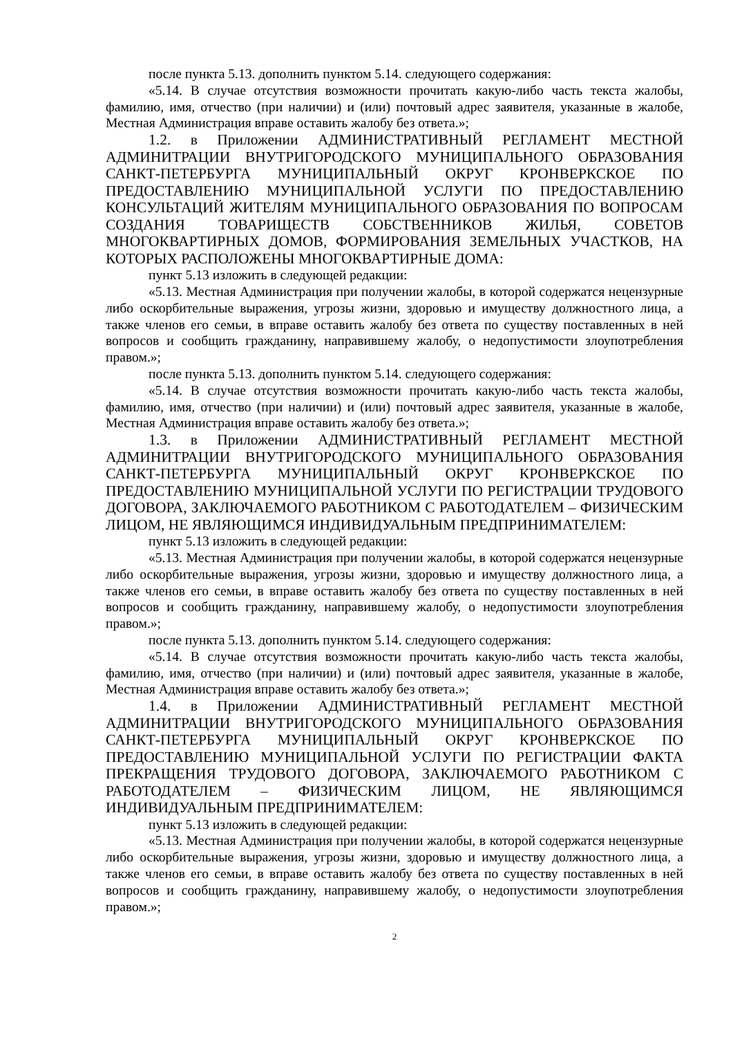после пункта 5.13. дополнить пунктом 5.14. следующего содержания:
«5.14. В случае отсутствия возможности прочитать какую-либо часть текста жалобы, фамилию, имя, отчество (при наличии) и (или) почтовый адрес заявителя, указанные в жалобе, Местная Администрация вправе оставить жалобу без ответа.»;
1.2. в Приложении АДМИНИСТРАТИВНЫЙ РЕГЛАМЕНТ МЕСТНОЙ АДМИНИТРАЦИИ ВНУТРИГОРОДСКОГО МУНИЦИПАЛЬНОГО ОБРАЗОВАНИЯ САНКТ-ПЕТЕРБУРГА МУНИЦИПАЛЬНЫЙ ОКРУГ КРОНВЕРКСКОЕ ПО ПРЕДОСТАВЛЕНИЮ МУНИЦИПАЛЬНОЙ УСЛУГИ ПО ПРЕДОСТАВЛЕНИЮ КОНСУЛЬТАЦИЙ ЖИТЕЛЯМ МУНИЦИПАЛЬНОГО ОБРАЗОВАНИЯ ПО ВОПРОСАМ СОЗДАНИЯ ТОВАРИЩЕСТВ СОБСТВЕННИКОВ ЖИЛЬЯ, СОВЕТОВ МНОГОКВАРТИРНЫХ ДОМОВ, ФОРМИРОВАНИЯ ЗЕМЕЛЬНЫХ УЧАСТКОВ, НА КОТОРЫХ РАСПОЛОЖЕНЫ МНОГОКВАРТИРНЫЕ ДОМА:
пункт 5.13 изложить в следующей редакции:
«5.13. Местная Администрация при получении жалобы, в которой содержатся нецензурные либо оскорбительные выражения, угрозы жизни, здоровью и имуществу должностного лица, а также членов его семьи, в вправе оставить жалобу без ответа по существу поставленных в ней вопросов и сообщить гражданину, направившему жалобу, о недопустимости злоупотребления правом.»;
после пункта 5.13. дополнить пунктом 5.14. следующего содержания:
«5.14. В случае отсутствия возможности прочитать какую-либо часть текста жалобы, фамилию, имя, отчество (при наличии) и (или) почтовый адрес заявителя, указанные в жалобе, Местная Администрация вправе оставить жалобу без ответа.»;
1.3. в Приложении АДМИНИСТРАТИВНЫЙ РЕГЛАМЕНТ МЕСТНОЙ АДМИНИТРАЦИИ ВНУТРИГОРОДСКОГО МУНИЦИПАЛЬНОГО ОБРАЗОВАНИЯ САНКТ-ПЕТЕРБУРГА МУНИЦИПАЛЬНЫЙ ОКРУГ КРОНВЕРКСКОЕ ПО ПРЕДОСТАВЛЕНИЮ МУНИЦИПАЛЬНОЙ УСЛУГИ ПО РЕГИСТРАЦИИ ТРУДОВОГО ДОГОВОРА, ЗАКЛЮЧАЕМОГО РАБОТНИКОМ С РАБОТОДАТЕЛЕМ – ФИЗИЧЕСКИМ ЛИЦОМ, НЕ ЯВЛЯЮЩИМСЯ ИНДИВИДУАЛЬНЫМ ПРЕДПРИНИМАТЕЛЕМ:
пункт 5.13 изложить в следующей редакции:
«5.13. Местная Администрация при получении жалобы, в которой содержатся нецензурные либо оскорбительные выражения, угрозы жизни, здоровью и имуществу должностного лица, а также членов его семьи, в вправе оставить жалобу без ответа по существу поставленных в ней вопросов и сообщить гражданину, направившему жалобу, о недопустимости злоупотребления правом.»;
после пункта 5.13. дополнить пунктом 5.14. следующего содержания:
«5.14. В случае отсутствия возможности прочитать какую-либо часть текста жалобы, фамилию, имя, отчество (при наличии) и (или) почтовый адрес заявителя, указанные в жалобе, Местная Администрация вправе оставить жалобу без ответа.»;
1.4. в Приложении АДМИНИСТРАТИВНЫЙ РЕГЛАМЕНТ МЕСТНОЙ АДМИНИТРАЦИИ ВНУТРИГОРОДСКОГО МУНИЦИПАЛЬНОГО ОБРАЗОВАНИЯ САНКТ-ПЕТЕРБУРГА МУНИЦИПАЛЬНЫЙ ОКРУГ КРОНВЕРКСКОЕ ПО ПРЕДОСТАВЛЕНИЮ МУНИЦИПАЛЬНОЙ УСЛУГИ ПО РЕГИСТРАЦИИ ФАКТА ПРЕКРАЩЕНИЯ ТРУДОВОГО ДОГОВОРА, ЗАКЛЮЧАЕМОГО РАБОТНИКОМ С РАБОТОДАТЕЛЕМ – ФИЗИЧЕСКИМ ЛИЦОМ, НЕ ЯВЛЯЮЩИМСЯ ИНДИВИДУАЛЬНЫМ ПРЕДПРИНИМАТЕЛЕМ:
пункт 5.13 изложить в следующей редакции:
«5.13. Местная Администрация при получении жалобы, в которой содержатся нецензурные либо оскорбительные выражения, угрозы жизни, здоровью и имуществу должностного лица, а также членов его семьи, в вправе оставить жалобу без ответа по существу поставленных в ней вопросов и сообщить гражданину, направившему жалобу, о недопустимости злоупотребления правом.»;
2